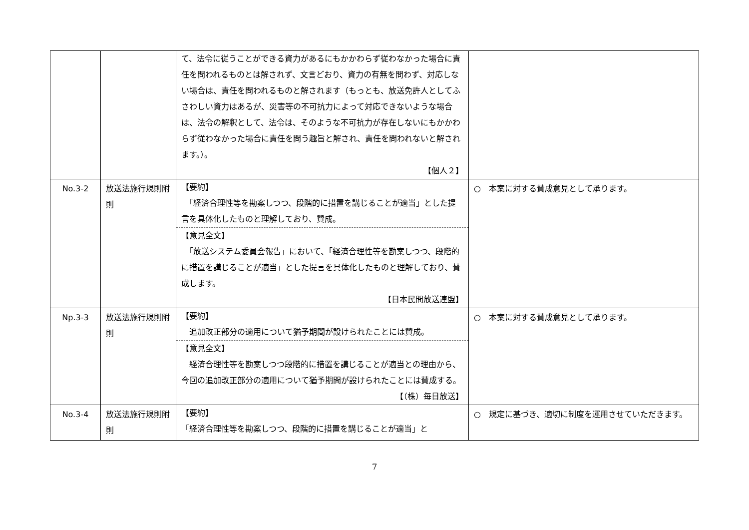| | | て、法令に従うことができる資力があるにもかかわらず従わなかった場合に責任を問われるものとは解されず、文言どおり、資力の有無を問わず、対応しない場合は、責任を問われるものと解されます（もっとも、放送免許人としてふさわしい資力はあるが、災害等の不可抗力によって対応できないような場合は、法令の解釈として、法令は、そのような不可抗力が存在しないにもかかわらず従わなかった場合に責任を問う趣旨と解され、責任を問われないと解されます。）。 【個人２】 | |
| No.3-2 | 放送法施行規則附則 | 【要約】 「経済合理性等を勘案しつつ、段階的に措置を講じることが適当」とした提言を具体化したものと理解しており、賛成。 【意見全文】 「放送システム委員会報告」において、「経済合理性等を勘案しつつ、段階的に措置を講じることが適当」とした提言を具体化したものと理解しており、賛成します。 【日本民間放送連盟】 | ○ 本案に対する賛成意見として承ります。 |
| Np.3-3 | 放送法施行規則附則 | 【要約】 追加改正部分の適用について猶予期間が設けられたことには賛成。 【意見全文】 経済合理性等を勘案しつつ段階的に措置を講じることが適当との理由から、今回の追加改正部分の適用について猶予期間が設けられたことには賛成する。 【（株）毎日放送】 | ○ 本案に対する賛成意見として承ります。 |
| No.3-4 | 放送法施行規則附則 | 【要約】 「経済合理性等を勘案しつつ、段階的に措置を講じることが適当」と | ○ 規定に基づき、適切に制度を運用させていただきます。 |
7